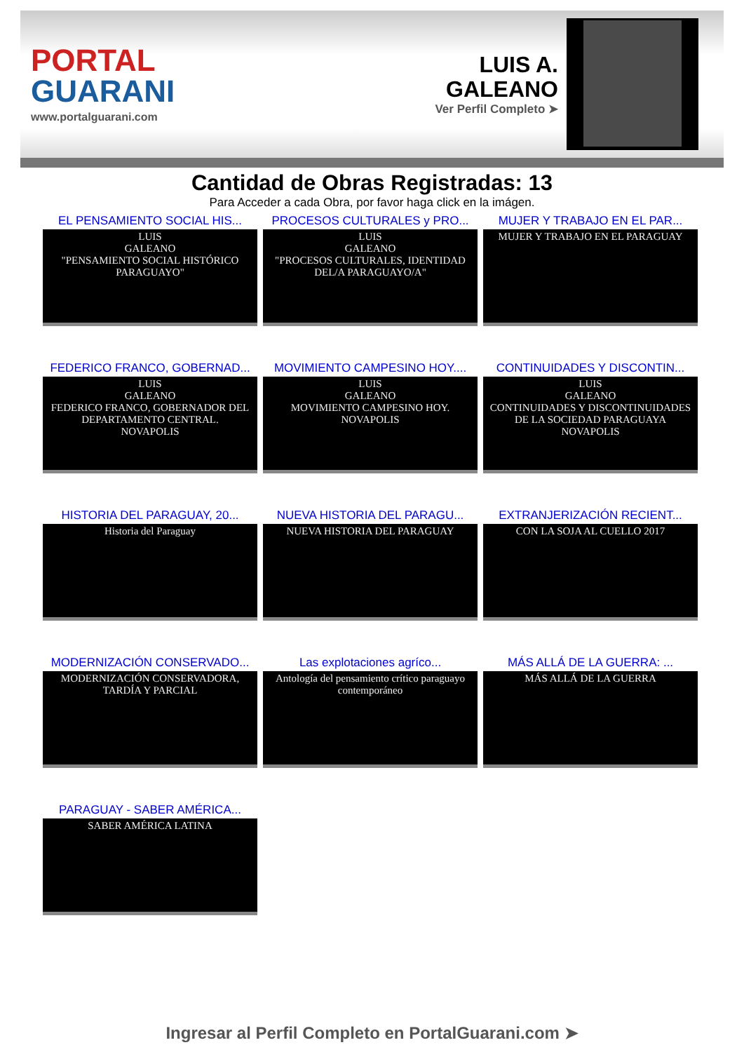PORTAL
GUARANI
www.portalguarani.com
LUIS A.
GALEANO
Ver Perfil Completo ➤
Cantidad de Obras Registradas: 13
Para Acceder a cada Obra, por favor haga click en la imágen.
EL PENSAMIENTO SOCIAL HIS...
LUIS
GALEANO
"PENSAMIENTO SOCIAL HISTÓRICO PARAGUAYO"
PROCESOS CULTURALES y PRO...
LUIS
GALEANO
"PROCESOS CULTURALES, IDENTIDAD DEL/A PARAGUAYO/A"
MUJER Y TRABAJO EN EL PAR...
MUJER Y TRABAJO EN EL PARAGUAY
FEDERICO FRANCO, GOBERNAD...
LUIS
GALEANO
FEDERICO FRANCO, GOBERNADOR DEL DEPARTAMENTO CENTRAL.
NOVAPOLIS
MOVIMIENTO CAMPESINO HOY....
LUIS
GALEANO
MOVIMIENTO CAMPESINO HOY.
NOVAPOLIS
CONTINUIDADES Y DISCONTIN...
LUIS
GALEANO
CONTINUIDADES Y DISCONTINUIDADES DE LA SOCIEDAD PARAGUAYA
NOVAPOLIS
HISTORIA DEL PARAGUAY, 20...
Historia del Paraguay
NUEVA HISTORIA DEL PARAGU...
NUEVA HISTORIA DEL PARAGUAY
EXTRANJERIZACIÓN RECIENT...
CON LA SOJA AL CUELLO 2017
MODERNIZACIÓN CONSERVADO...
MODERNIZACIÓN CONSERVADORA, TARDÍA Y PARCIAL
Las explotaciones agríco...
Antología del pensamiento crítico paraguayo contemporáneo
MÁS ALLÁ DE LA GUERRA: ...
MÁS ALLÁ DE LA GUERRA
PARAGUAY - SABER AMÉRICA...
SABER AMÉRICA LATINA
Ingresar al Perfil Completo en PortalGuarani.com ➤